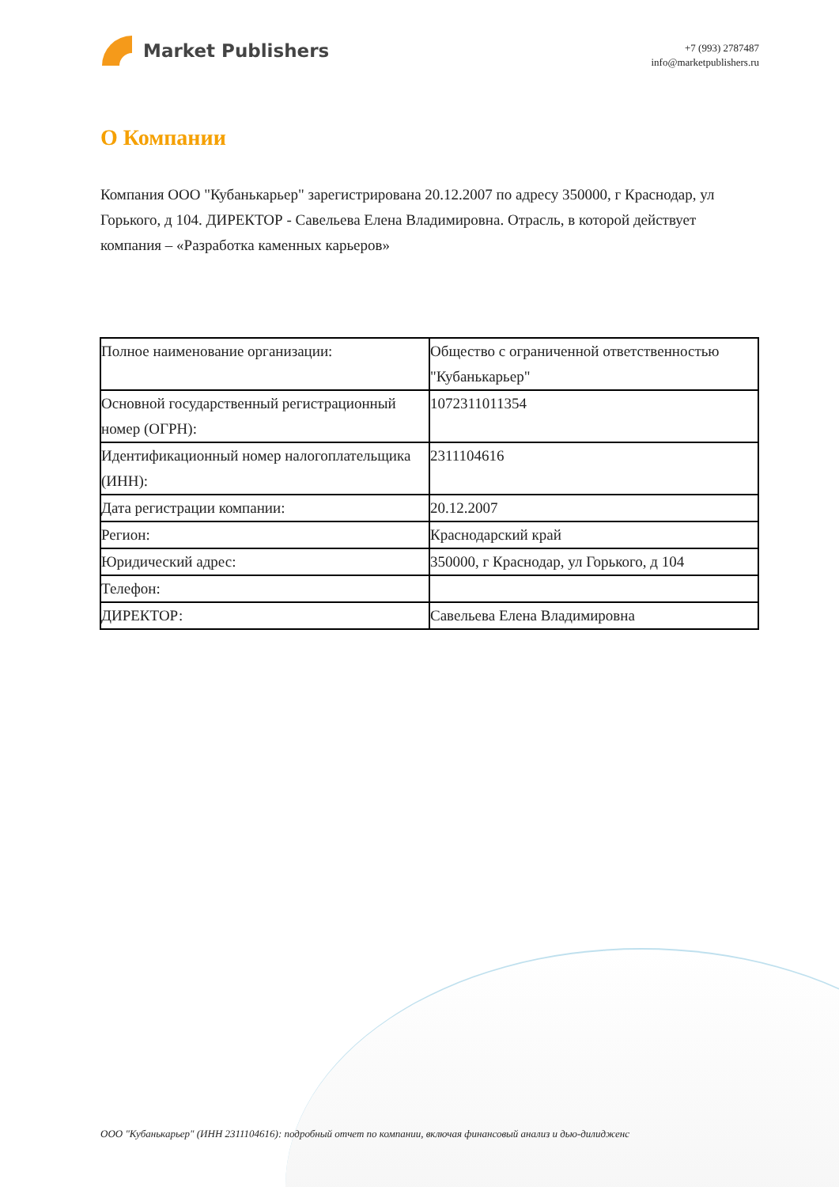Market Publishers
+7 (993) 2787487
info@marketpublishers.ru
О Компании
Компания ООО "Кубанькарьер" зарегистрирована 20.12.2007 по адресу 350000, г Краснодар, ул Горького, д 104. ДИРЕКТОР - Савельева Елена Владимировна. Отрасль, в которой действует компания – «Разработка каменных карьеров»
| Полное наименование организации: | Общество с ограниченной ответственностью "Кубанькарьер" |
| Основной государственный регистрационный номер (ОГРН): | 1072311011354 |
| Идентификационный номер налогоплательщика (ИНН): | 2311104616 |
| Дата регистрации компании: | 20.12.2007 |
| Регион: | Краснодарский край |
| Юридический адрес: | 350000, г Краснодар, ул Горького, д 104 |
| Телефон: | |
| ДИРЕКТОР: | Савельева Елена Владимировна |
ООО "Кубанькарьер" (ИНН 2311104616): подробный отчет по компании, включая финансовый анализ и дью-дилиджен­с